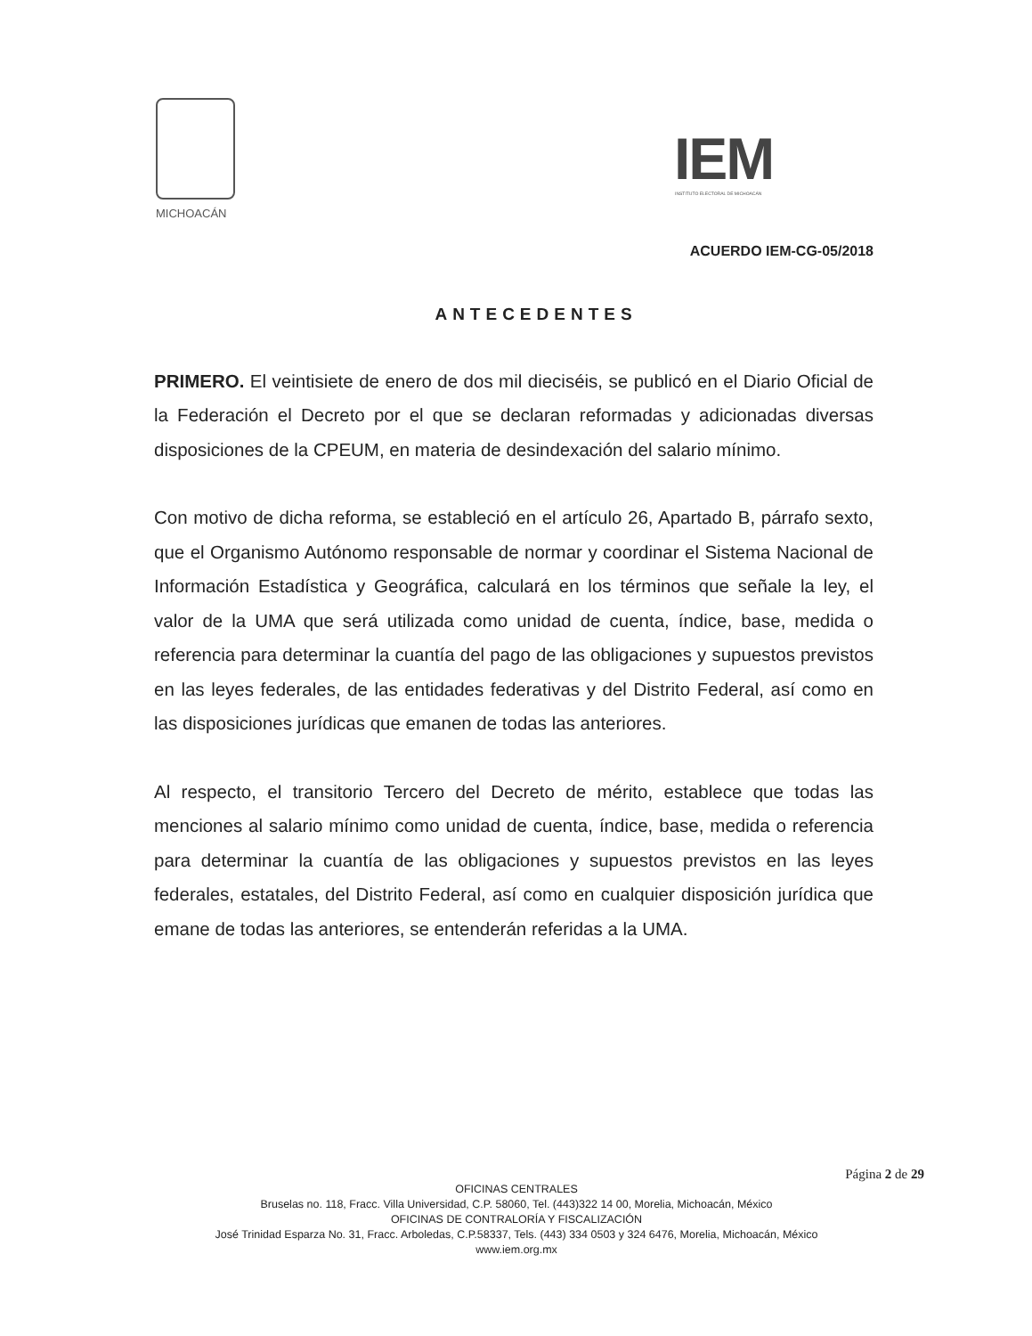MICHOACÁN
IEM
INSTITUTO ELECTORAL DE MICHOACÁN
ACUERDO IEM-CG-05/2018
ANTECEDENTES
PRIMERO. El veintisiete de enero de dos mil dieciséis, se publicó en el Diario Oficial de la Federación el Decreto por el que se declaran reformadas y adicionadas diversas disposiciones de la CPEUM, en materia de desindexación del salario mínimo.
Con motivo de dicha reforma, se estableció en el artículo 26, Apartado B, párrafo sexto, que el Organismo Autónomo responsable de normar y coordinar el Sistema Nacional de Información Estadística y Geográfica, calculará en los términos que señale la ley, el valor de la UMA que será utilizada como unidad de cuenta, índice, base, medida o referencia para determinar la cuantía del pago de las obligaciones y supuestos previstos en las leyes federales, de las entidades federativas y del Distrito Federal, así como en las disposiciones jurídicas que emanen de todas las anteriores.
Al respecto, el transitorio Tercero del Decreto de mérito, establece que todas las menciones al salario mínimo como unidad de cuenta, índice, base, medida o referencia para determinar la cuantía de las obligaciones y supuestos previstos en las leyes federales, estatales, del Distrito Federal, así como en cualquier disposición jurídica que emane de todas las anteriores, se entenderán referidas a la UMA.
Página 2 de 29
OFICINAS CENTRALES
Bruselas no. 118, Fracc. Villa Universidad, C.P. 58060, Tel. (443)322 14 00, Morelia, Michoacán, México
OFICINAS DE CONTRALORÍA Y FISCALIZACIÓN
José Trinidad Esparza No. 31, Fracc. Arboledas, C.P.58337, Tels. (443) 334 0503 y 324 6476, Morelia, Michoacán, México
www.iem.org.mx